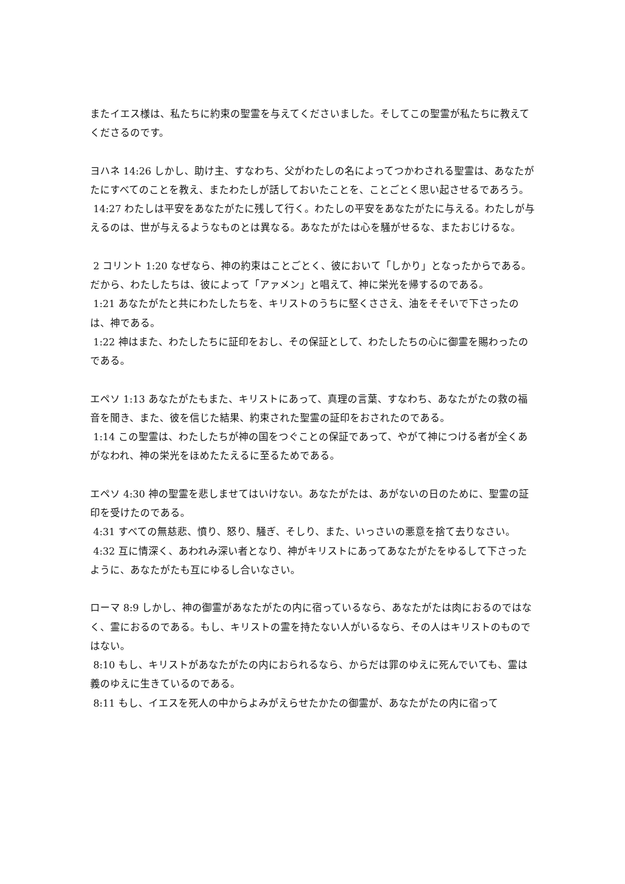またイエス様は、私たちに約束の聖霊を与えてくださいました。そしてこの聖霊が私たちに教えてくださるのです。
ヨハネ 14:26 しかし、助け主、すなわち、父がわたしの名によってつかわされる聖霊は、あなたがたにすべてのことを教え、またわたしが話しておいたことを、ことごとく思い起させるであろう。
14:27 わたしは平安をあなたがたに残して行く。わたしの平安をあなたがたに与える。わたしが与えるのは、世が与えるようなものとは異なる。あなたがたは心を騒がせるな、またおじけるな。
2 コリント 1:20 なぜなら、神の約束はことごとく、彼において「しかり」となったからである。だから、わたしたちは、彼によって「アァメン」と唱えて、神に栄光を帰するのである。
1:21 あなたがたと共にわたしたちを、キリストのうちに堅くささえ、油をそそいで下さったのは、神である。
1:22 神はまた、わたしたちに証印をおし、その保証として、わたしたちの心に御霊を賜わったのである。
エペソ 1:13 あなたがたもまた、キリストにあって、真理の言葉、すなわち、あなたがたの救の福音を聞き、また、彼を信じた結果、約束された聖霊の証印をおされたのである。
1:14 この聖霊は、わたしたちが神の国をつぐことの保証であって、やがて神につける者が全くあがなわれ、神の栄光をほめたたえるに至るためである。
エペソ 4:30 神の聖霊を悲しませてはいけない。あなたがたは、あがないの日のために、聖霊の証印を受けたのである。
4:31 すべての無慈悲、憤り、怒り、騒ぎ、そしり、また、いっさいの悪意を捨て去りなさい。
4:32 互に情深く、あわれみ深い者となり、神がキリストにあってあなたがたをゆるして下さったように、あなたがたも互にゆるし合いなさい。
ローマ 8:9 しかし、神の御霊があなたがたの内に宿っているなら、あなたがたは肉におるのではなく、霊におるのである。もし、キリストの霊を持たない人がいるなら、その人はキリストのものではない。
8:10 もし、キリストがあなたがたの内におられるなら、からだは罪のゆえに死んでいても、霊は義のゆえに生きているのである。
8:11 もし、イエスを死人の中からよみがえらせたかたの御霊が、あなたがたの内に宿って